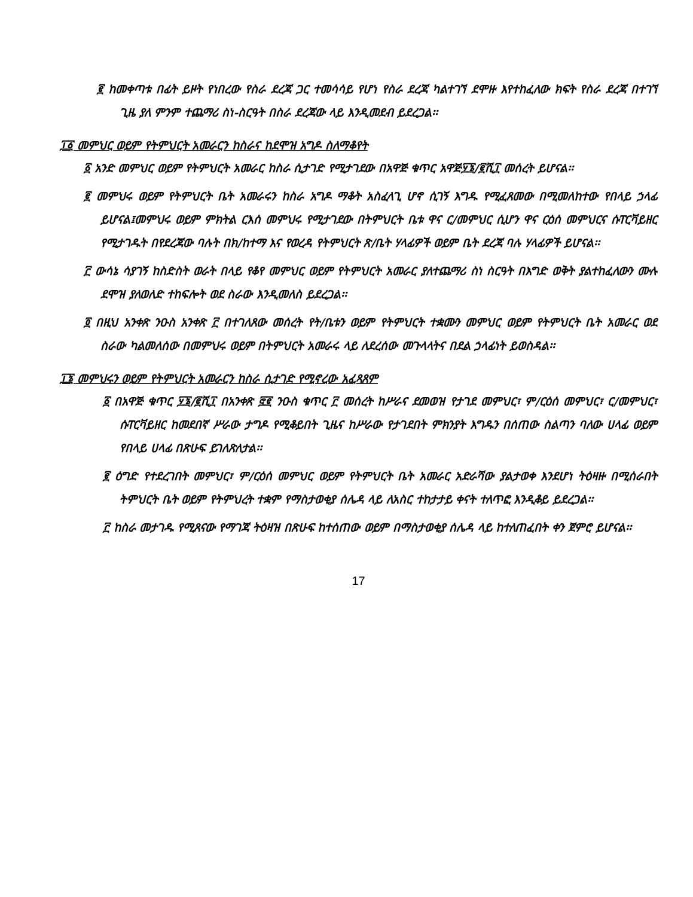፪ ከመቀጣቱ በፊት ይዞት የነበረው የስራ ደረጃ ጋር ተመሳሳይ የሆነ የስራ ደረጃ ካልተገኘ ደሞዙ እየተከፈለው ክፍት የስራ ደረጃ በተገኘ ጊዜ ያለ ምንም ተጨማሪ ስነ-ስርዓት በስራ ደረጃው ላይ እንዲመደብ ይደረጋል፡፡
፲፩ መምህር ወይም የትምህርት አመራርን ከስራና ከደሞዝ አግዶ ስለማቆየት
፩ አንድ መምህር ወይም የትምህርት አመራር ከስራ ሲታገድ የሚታገደው በአዋጅ ቁጥር አዋጅ፶፮/፪ሺ፲ መሰረት ይሆናል፡፡
፪ መምህሩ ወይም የትምህርት ቤት አመራሩን ከስራ አግዶ ማቆት አስፈላጊ ሆኖ ሲገኝ እግዱ የሚፈጸመው በሚመለከተው የበላይ ኃላፊ ይሆናል፤መምህሩ ወይም ምክትል ርእሰ መምህሩ የሚታገደው በትምህርት ቤቱ ዋና ር/መምህር ሲሆን ዋና ርዕሰ መምህርና ሱፐርቫይዘር የሚታገዱት በየደረጃው ባሉት በክ/ከተማ እና የወረዳ የትምህርት ጽ/ቤት ሃላፊዎች ወይም ቤት ደረጃ ባሉ ሃላፊዎች ይሆናል፡፡
፫ ውሳኔ ሳያገኝ ከስድስት ወራት በላይ የቆየ መምህር ወይም የትምህርት አመራር ያለተጨማሪ ስነ ስርዓት በእግድ ወቅት ያልተከፈለውን ሙሉ ደሞዝ ያለወለድ ተከፍሎት ወደ ስራው እንዲመለስ ይደረጋል፡፡
፬ በዚህ አንቀጽ ንዑስ አንቀጽ ፫ በተገለጸው መሰረት የት/ቤቱን ወይም የትምህርት ተቋሙን መምህር ወይም የትምህርት ቤት አመራር ወደ ስራው ካልመለሰው በመምህሩ ወይም በትምህርት አመራሩ ላይ ለደረሰው መጉላላትና በደል ኃላፊነት ይወስዳል፡፡
፲፮ መምህሩን ወይም የትምህርት አመራርን ከስራ ሲታገድ የሚኖረው አፈጻጸም
፩ በአዋጅ ቁጥር ፶፮/፪ሺ፲ በአንቀጽ ፸፪ ንዑስ ቁጥር ፫ መሰረት ከሥራና ደመወዝ የታገደ መምህር፣ ም/ርዕሰ መምህር፣ ር/መምህር፣ ሱፐርቫይዘር ከመደበኛ ሥራው ታግዶ የሚቆይበት ጊዜና ከሥራው የታገደበት ምክንያት እግዱን በሰጠው ስልጣን ባለው ሀላፊ ወይም የበላይ ሀላፊ በጽሁፍ ይገለጽለታል፡፡
፪ ዕግድ የተደረገበት መምህር፣ ም/ርዕሰ መምህር ወይም የትምህርት ቤት አመራር አድራሻው ያልታወቀ እንደሆነ ትዕዛዙ በሚሰራበት ትምህርት ቤት ወይም የትምህረት ተቋም የማስታወቂያ ሰሌዳ ላይ ለአስር ተከታታይ ቀናት ተለጥፎ እንዲቆይ ይደረጋል፡፡
፫ ከስራ መታገዱ የሚጸናው የማገጃ ትዕዛዝ በጽሁፍ ከተሰጠው ወይም በማስታወቂያ ሰሌዳ ላይ ከተለጠፈበት ቀን ጀምሮ ይሆናል፡፡
17